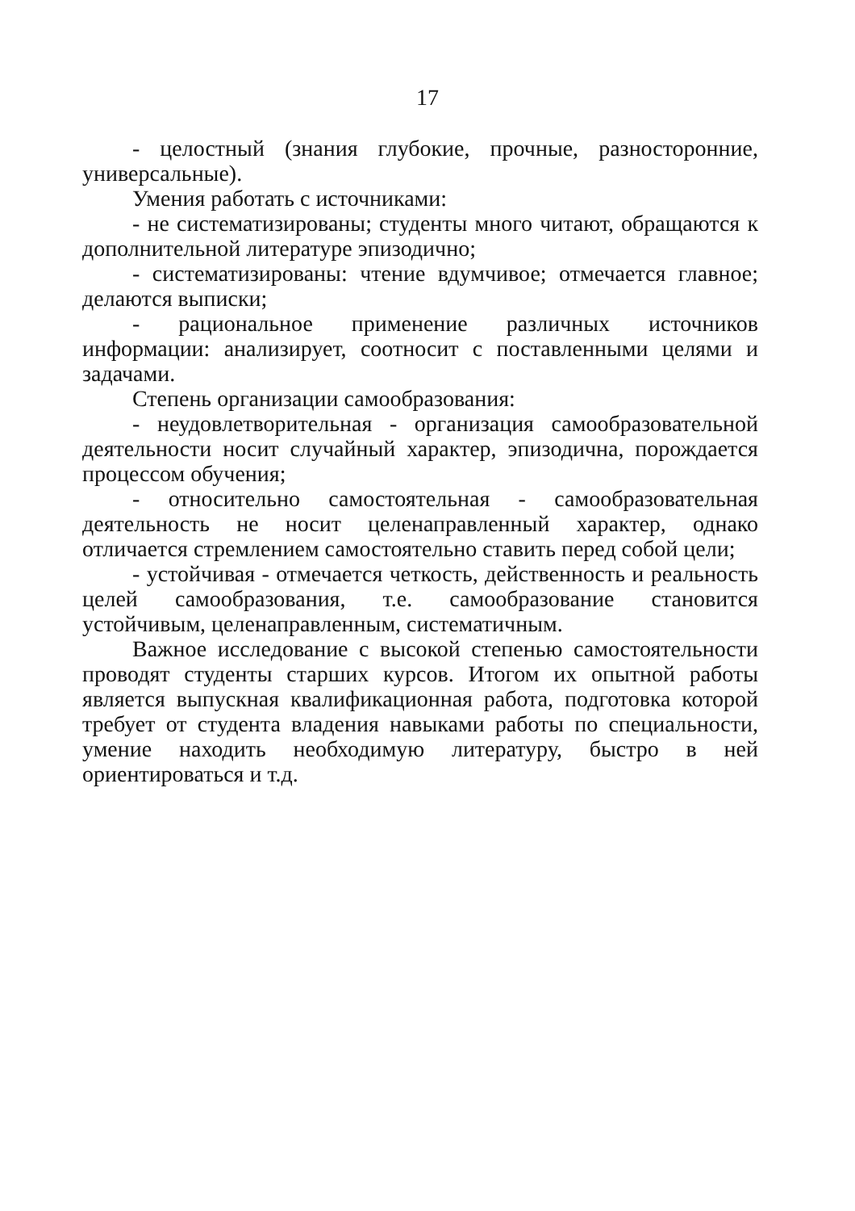17
- целостный (знания глубокие, прочные, разносторонние, универсальные).
Умения работать с источниками:
- не систематизированы; студенты много читают, обращаются к дополнительной литературе эпизодично;
- систематизированы: чтение вдумчивое; отмечается главное; делаются выписки;
- рациональное применение различных источников информации: анализирует, соотносит с поставленными целями и задачами.
Степень организации самообразования:
- неудовлетворительная - организация самообразовательной деятельности носит случайный характер, эпизодична, порождается процессом обучения;
- относительно самостоятельная - самообразовательная деятельность не носит целенаправленный характер, однако отличается стремлением самостоятельно ставить перед собой цели;
- устойчивая - отмечается четкость, действенность и реальность целей самообразования, т.е. самообразование становится устойчивым, целенаправленным, систематичным.
Важное исследование с высокой степенью самостоятельности проводят студенты старших курсов. Итогом их опытной работы является выпускная квалификационная работа, подготовка которой требует от студента владения навыками работы по специальности, умение находить необходимую литературу, быстро в ней ориентироваться и т.д.